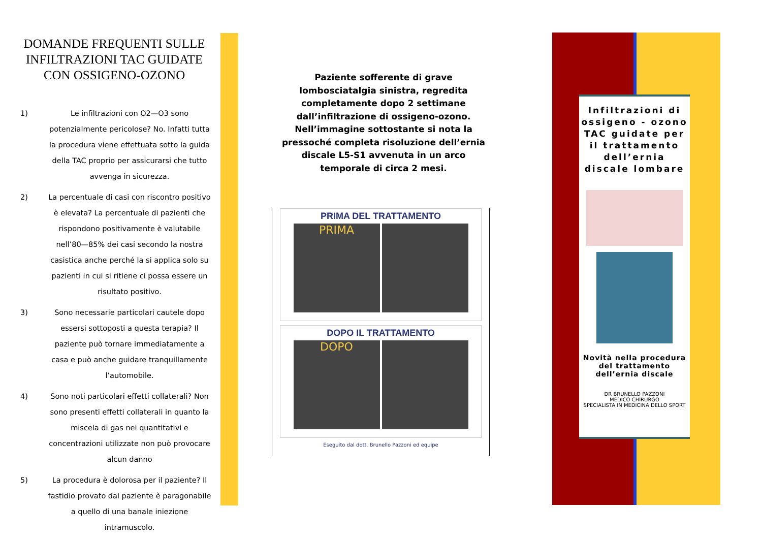DOMANDE FREQUENTI SULLE INFILTRAZIONI TAC GUIDATE CON OSSIGENO-OZONO
1) Le infiltrazioni con O2—O3 sono potenzialmente pericolose? No. Infatti tutta la procedura viene effettuata sotto la guida della TAC proprio per assicurarsi che tutto avvenga in sicurezza.
2) La percentuale di casi con riscontro positivo è elevata? La percentuale di pazienti che rispondono positivamente è valutabile nell’80—85% dei casi secondo la nostra casistica anche perché la si applica solo su pazienti in cui si ritiene ci possa essere un risultato positivo.
3) Sono necessarie particolari cautele dopo essersi sottoposti a questa terapia? Il paziente può tornare immediatamente a casa e può anche guidare tranquillamente l’automobile.
4) Sono noti particolari effetti collaterali? Non sono presenti effetti collaterali in quanto la miscela di gas nei quantitativi e concentrazioni utilizzate non può provocare alcun danno
5) La procedura è dolorosa per il paziente? Il fastidio provato dal paziente è paragonabile a quello di una banale iniezione intramuscolo.
Paziente sofferente di grave lombosciatalgia sinistra, regredita completamente dopo 2 settimane dall’infiltrazione di ossigeno-ozono.
Nell’immagine sottostante si nota la pressoché completa risoluzione dell’ernia discale L5-S1 avvenuta in un arco temporale di circa 2 mesi.
PRIMA DEL TRATTAMENTO
PRIMA
DOPO IL TRATTAMENTO
DOPO
Eseguito dal dott. Brunello Pazzoni ed equipe
Infiltrazioni di ossigeno - ozono TAC guidate per il trattamento dell’ernia discale lombare
Novità nella procedura del trattamento dell’ernia discale
DR BRUNELLO PAZZONI
MEDICO CHIRURGO
SPECIALISTA IN MEDICINA DELLO SPORT